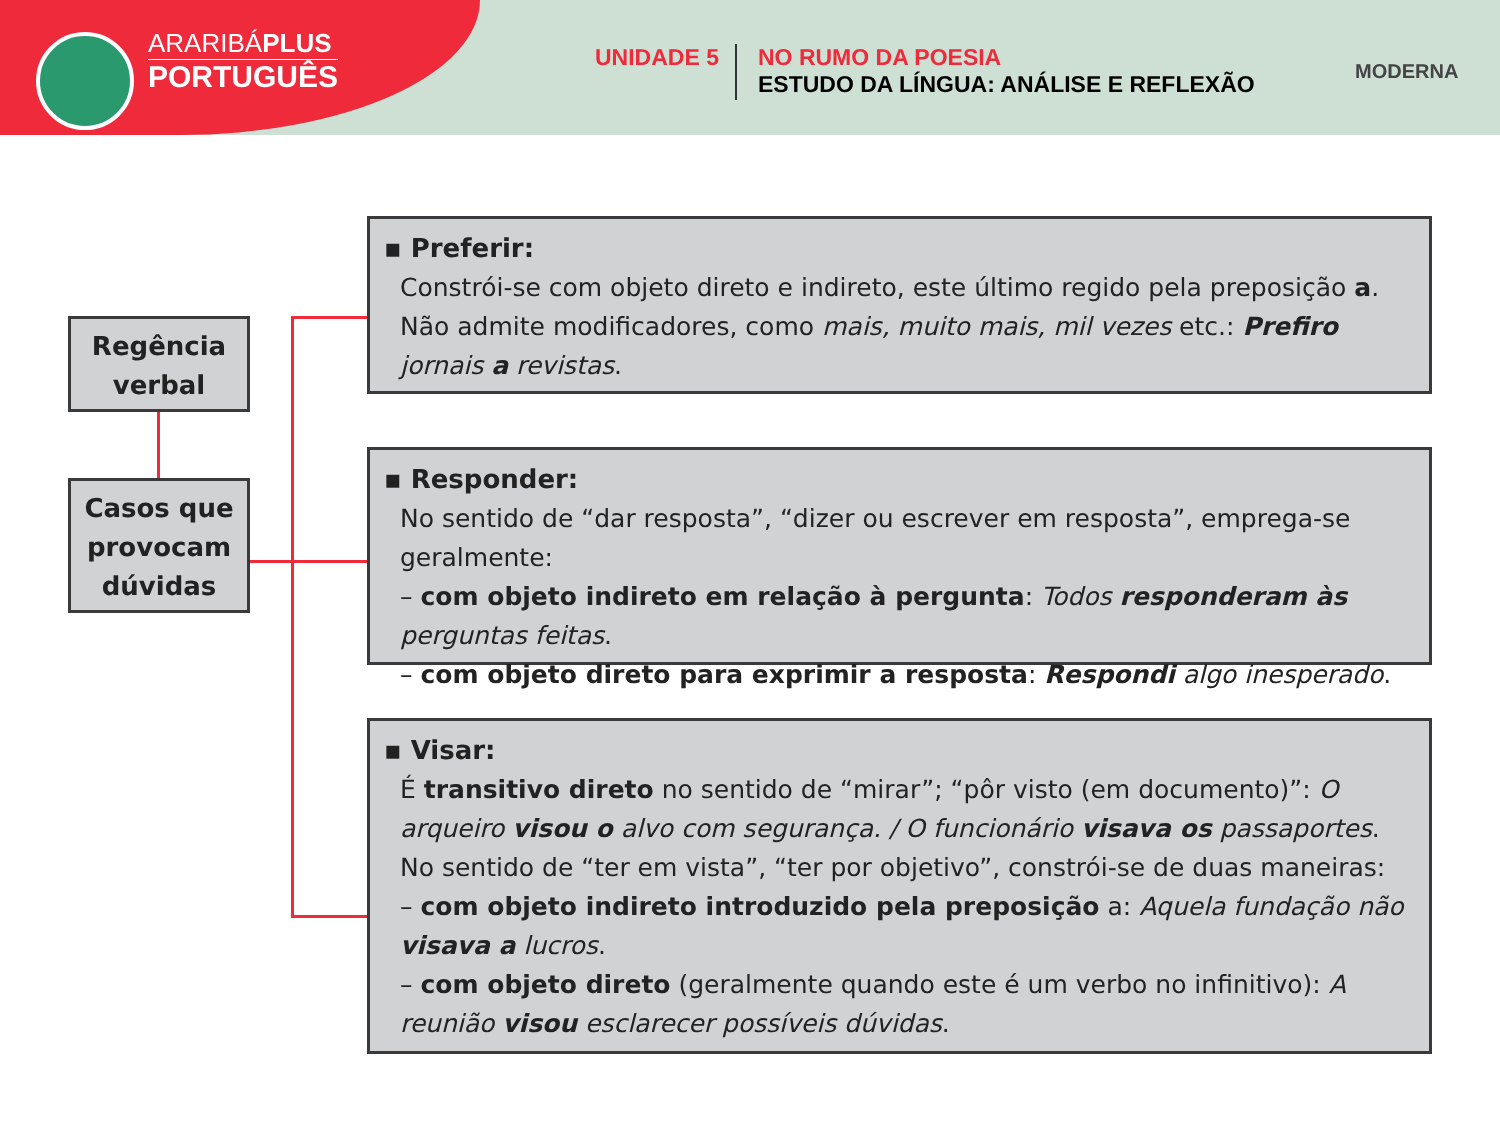ARARIBÁPLUS
PORTUGUÊS
UNIDADE 5
NO RUMO DA POESIA
ESTUDO DA LÍNGUA: ANÁLISE E REFLEXÃO
MODERNA
Regência verbal
Casos que provocam dúvidas
▪ Preferir:
Constrói-se com objeto direto e indireto, este último regido pela preposição a. Não admite modificadores, como mais, muito mais, mil vezes etc.: Prefiro jornais a revistas.
▪ Responder:
No sentido de “dar resposta”, “dizer ou escrever em resposta”, emprega-se geralmente:
– com objeto indireto em relação à pergunta: Todos responderam às perguntas feitas.
– com objeto direto para exprimir a resposta: Respondi algo inesperado.
▪ Visar:
É transitivo direto no sentido de “mirar”; “pôr visto (em documento)”: O arqueiro visou o alvo com segurança. / O funcionário visava os passaportes.
No sentido de “ter em vista”, “ter por objetivo”, constrói-se de duas maneiras:
– com objeto indireto introduzido pela preposição a: Aquela fundação não visava a lucros.
– com objeto direto (geralmente quando este é um verbo no infinitivo): A reunião visou esclarecer possíveis dúvidas.